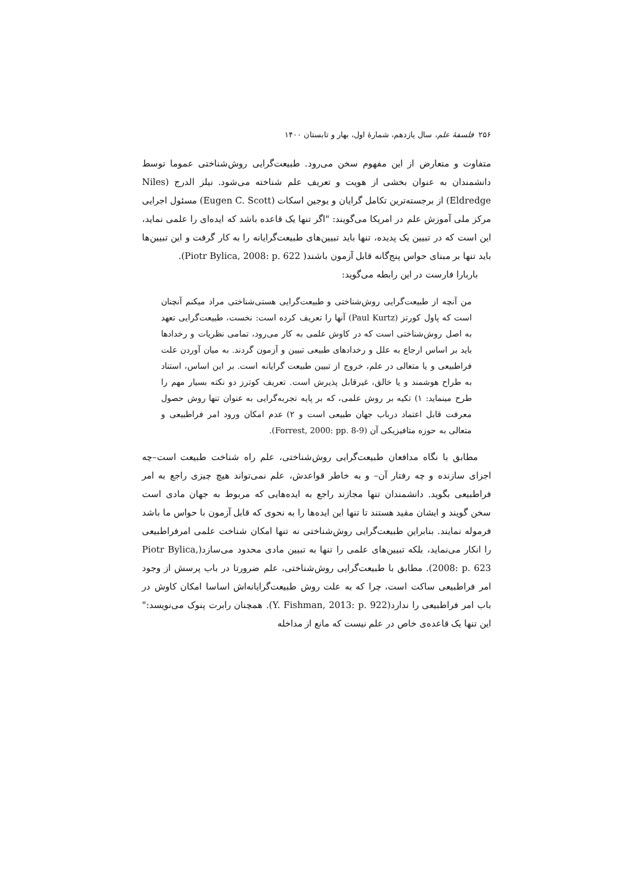۲۵۶ فلسفهٔ علم، سال یازدهم، شمارهٔ اول، بهار و تابستان ۱۴۰۰
متفاوت و متعارض از این مفهوم سخن می‌رود. طبیعت‌گرایی روش‌شناختی عموما توسط دانشمندان به عنوان بخشی از هویت و تعریف علم شناخته می‌شود. نیلز الدرج (Niles Eldredge) از برجسته‌ترین تکامل گرایان و یوجین اسکات (Eugen C. Scott) مسئول اجرایی مرکز ملی آموزش علم در امریکا می‌گویند: "اگر تنها یک قاعده باشد که ایده‌ای را علمی نماید، این است که در تبیین یک پدیده، تنها باید تبیین‌های طبیعت‌گرایانه را به کار گرفت و این تبیین‌ها باید تنها بر مبنای حواس پنج‌گانه قابل آزمون باشند( Piotr Bylica, 2008: p. 622).
باربارا فارست در این رابطه می‌گوید:
من آنچه از طبیعت‌گرایی روش‌شناختی و طبیعت‌گرایی هستی‌شناختی مراد میکنم آنچنان است که پاول کورتز (Paul Kurtz) آنها را تعریف کرده است: نخست، طبیعت‌گرایی تعهد به اصل روش‌شناختی است که در کاوش علمی به کار می‌رود، تمامی نظریات و رخدادها باید بر اساس ارجاع به علل و رخدادهای طبیعی تبیین و آزمون گردند. به میان آوردن علت فراطبیعی و یا متعالی در علم، خروج از تبیین طبیعت گرایانه است. بر این اساس، استناد به طراح هوشمند و یا خالق، غیرقابل پذیرش است. تعریف کوترز دو نکته بسیار مهم را طرح مینماید: ۱) تکیه بر روش علمی، که بر پایه تجربه‌گرایی به عنوان تنها روش حصول معرفت قابل اعتماد درباب جهان طبیعی است و ۲) عدم امکان ورود امر فراطبیعی و متعالی به حوزه متافیزیکی آن (Forrest, 2000: pp. 8-9).
مطابق با نگاه مدافعان طبیعت‌گرایی روش‌شناختی، علم راه شناخت طبیعت است–چه اجزای سازنده و چه رفتار آن– و به خاطر قواعدش، علم نمی‌تواند هیچ چیزی راجع به امر فراطبیعی بگوید. دانشمندان تنها مجازند راجع به ایده‌هایی که مربوط به جهان مادی است سخن گویند و ایشان مقید هستند تا تنها این ایده‌ها را به نحوی که قابل آزمون با حواس ما باشد فرموله نمایند. بنابراین طبیعت‌گرایی روش‌شناختی نه تنها امکان شناخت علمی امرفراطبیعی را انکار می‌نماید، بلکه تبیین‌های علمی را تنها به تبیین مادی محدود می‌سازد(Piotr Bylica, 2008: p. 623). مطابق با طبیعت‌گرایی روش‌شناختی، علم ضرورتا در باب پرسش از وجود امر فراطبیعی ساکت است، چرا که به علت روش طبیعت‌گرایانه‌اش اساسا امکان کاوش در باب امر فراطبیعی را ندارد(Y. Fishman, 2013: p. 922). همچنان رابرت پنوک می‌نویسد:" این تنها یک قاعده‌ی خاص در علم نیست که مانع از مداخله